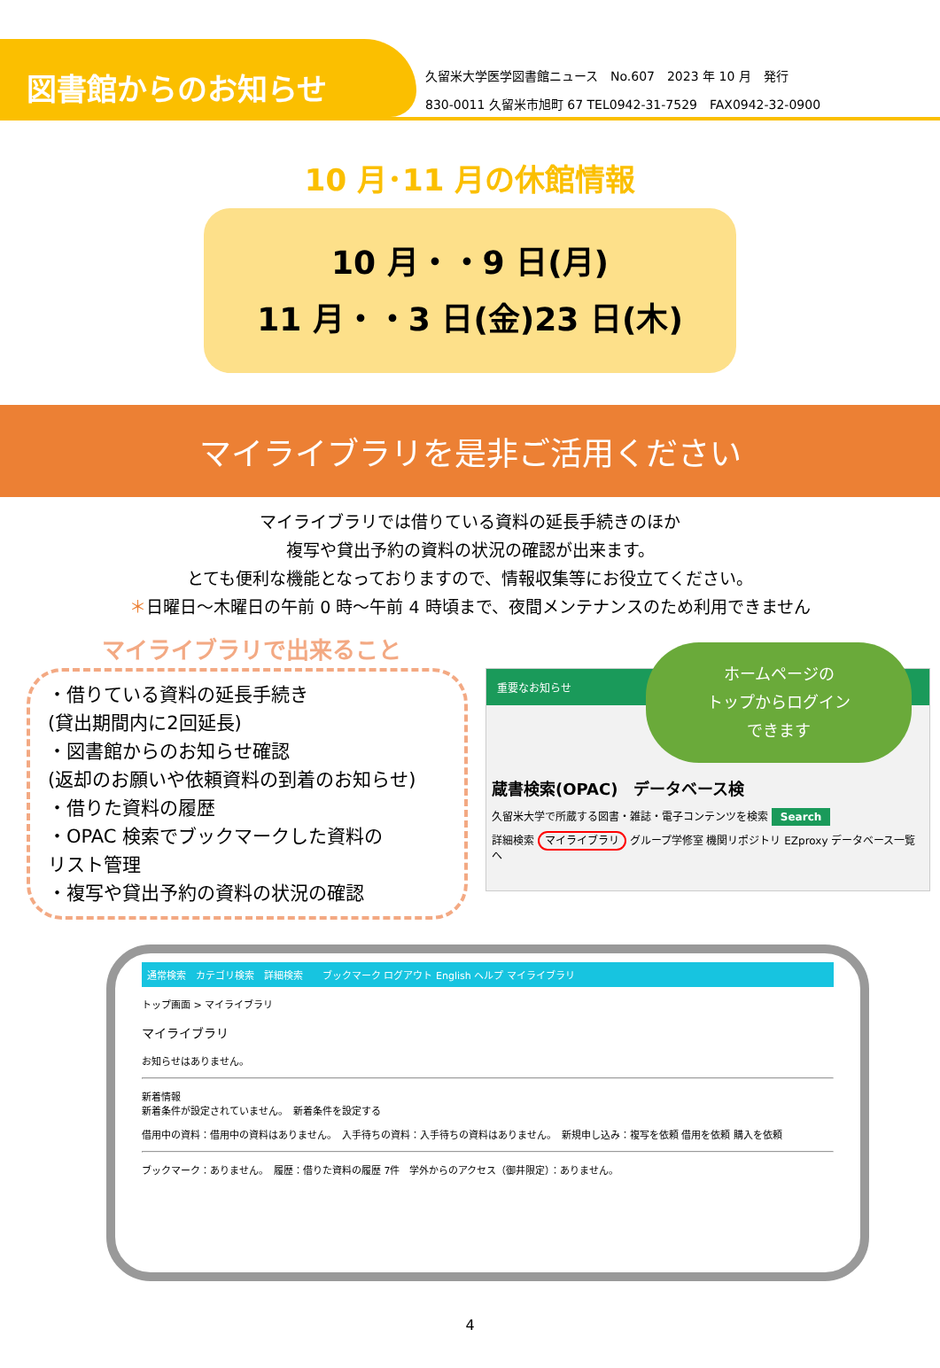図書館からのお知らせ
久留米大学医学図書館ニュース　No.607　2023 年 10 月　発行
830-0011 久留米市旭町 67 TEL0942-31-7529　FAX0942-32-0900
10 月･11 月の休館情報
10 月・・9 日(月)
11 月・・3 日(金)23 日(木)
マイライブラリを是非ご活用ください
マイライブラリでは借りている資料の延長手続きのほか
複写や貸出予約の資料の状況の確認が出来ます。
とても便利な機能となっておりますので、情報収集等にお役立てください。
＊日曜日～木曜日の午前 0 時～午前 4 時頃まで、夜間メンテナンスのため利用できません
マイライブラリで出来ること
・借りている資料の延長手続き
(貸出期間内に2回延長)
・図書館からのお知らせ確認
(返却のお願いや依頼資料の到着のお知らせ)
・借りた資料の履歴
・OPAC 検索でブックマークした資料の
リスト管理
・複写や貸出予約の資料の状況の確認
重要なお知らせ
ホームページの
トップからログイン
できます
蔵書検索(OPAC)　データベース検
久留米大学で所蔵する図書・雑誌・電子コンテンツを検索 Search
詳細検索 マイライブラリ グループ学修室 機関リポジトリ EZproxy データベース一覧へ
通常検索　カテゴリ検索　詳細検索　　ブックマーク ログアウト English ヘルプ マイライブラリ
トップ画面 > マイライブラリ
マイライブラリ
お知らせはありません。
新着情報
新着条件が設定されていません。　新着条件を設定する
借用中の資料：借用中の資料はありません。　入手待ちの資料：入手待ちの資料はありません。　新規申し込み：複写を依頼 借用を依頼 購入を依頼
ブックマーク：ありません。　履歴：借りた資料の履歴 7件　学外からのアクセス（御井限定）：ありません。
4